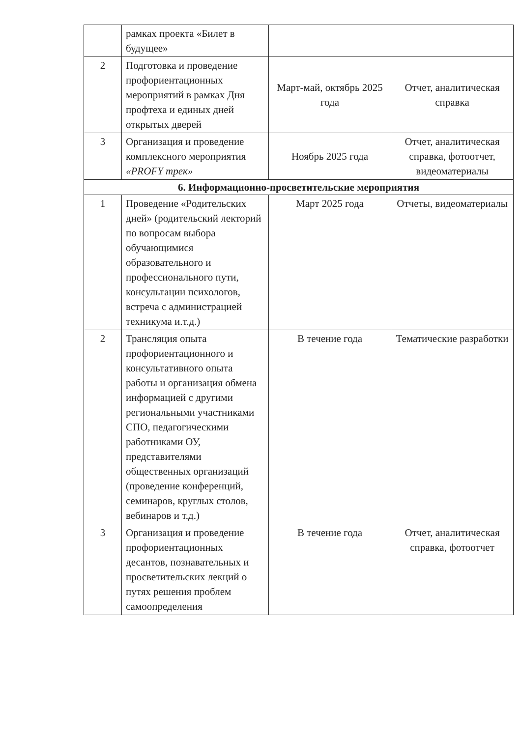| | рамках проекта «Билет в будущее» | | |
| 2 | Подготовка и проведение профориентационных мероприятий в рамках Дня профтеха и единых дней открытых дверей | Март-май, октябрь 2025 года | Отчет, аналитическая справка |
| 3 | Организация и проведение комплексного мероприятия «PROFY трек» | Ноябрь 2025 года | Отчет, аналитическая справка, фотоотчет, видеоматериалы |
| 6. Информационно-просветительские мероприятия | | | |
| 1 | Проведение «Родительских дней» (родительский лекторий по вопросам выбора обучающимися образовательного и профессионального пути, консультации психологов, встреча с администрацией техникума и.т.д.) | Март 2025 года | Отчеты, видеоматериалы |
| 2 | Трансляция опыта профориентационного и консультативного опыта работы и организация обмена информацией с другими региональными участниками СПО, педагогическими работниками ОУ, представителями общественных организаций (проведение конференций, семинаров, круглых столов, вебинаров и т.д.) | В течение года | Тематические разработки |
| 3 | Организация и проведение профориентационных десантов, познавательных и просветительских лекций о путях решения проблем самоопределения | В течение года | Отчет, аналитическая справка, фотоотчет |